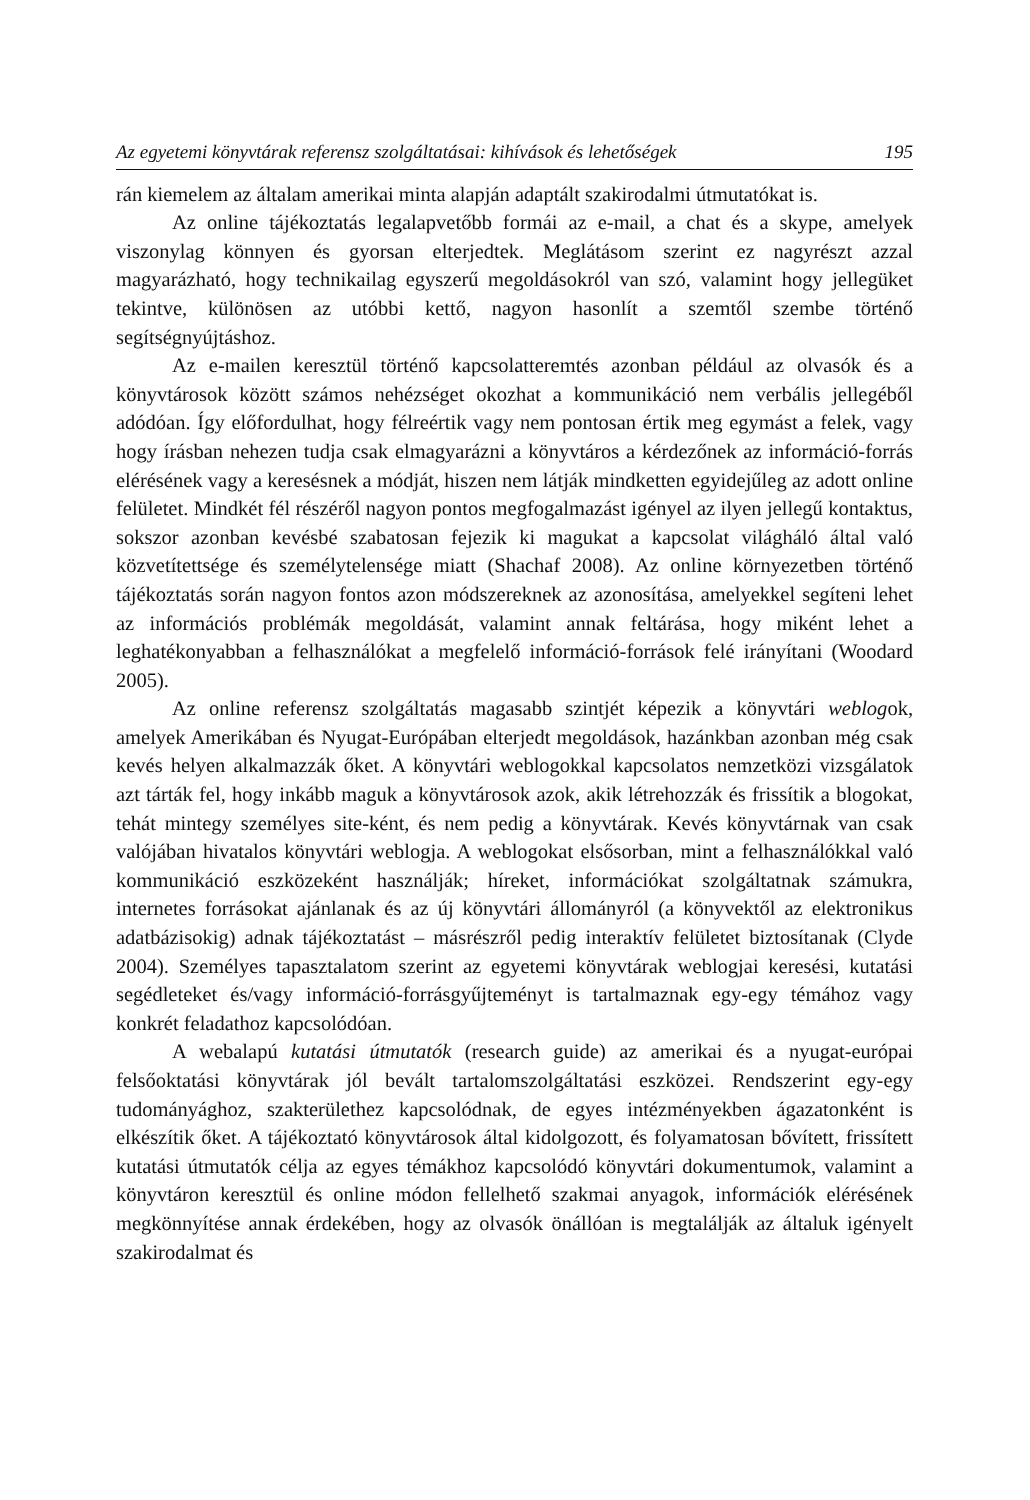Az egyetemi könyvtárak referensz szolgáltatásai: kihívások és lehetőségek 195
rán kiemelem az általam amerikai minta alapján adaptált szakirodalmi útmutatókat is.
Az online tájékoztatás legalapvetőbb formái az e-mail, a chat és a skype, amelyek viszonylag könnyen és gyorsan elterjedtek. Meglátásom szerint ez nagyrészt azzal magyarázható, hogy technikailag egyszerű megoldásokról van szó, valamint hogy jellegüket tekintve, különösen az utóbbi kettő, nagyon hasonlít a szemtől szembe történő segítségnyújtáshoz.
Az e-mailen keresztül történő kapcsolatteremtés azonban például az olvasók és a könyvtárosok között számos nehézséget okozhat a kommunikáció nem verbális jellegéből adódóan. Így előfordulhat, hogy félreértik vagy nem pontosan értik meg egymást a felek, vagy hogy írásban nehezen tudja csak elmagyarázni a könyvtáros a kérdezőnek az információ-forrás elérésének vagy a keresésnek a módját, hiszen nem látják mindketten egyidejűleg az adott online felületet. Mindkét fél részéről nagyon pontos megfogalmazást igényel az ilyen jellegű kontaktus, sokszor azonban kevésbé szabatosan fejezik ki magukat a kapcsolat világháló által való közvetítettsége és személytelensége miatt (Shachaf 2008). Az online környezetben történő tájékoztatás során nagyon fontos azon módszereknek az azonosítása, amelyekkel segíteni lehet az információs problémák megoldását, valamint annak feltárása, hogy miként lehet a leghatékonyabban a felhasználókat a megfelelő információ-források felé irányítani (Woodard 2005).
Az online referensz szolgáltatás magasabb szintjét képezik a könyvtári weblogok, amelyek Amerikában és Nyugat-Európában elterjedt megoldások, hazánkban azonban még csak kevés helyen alkalmazzák őket. A könyvtári weblogokkal kapcsolatos nemzetközi vizsgálatok azt tárták fel, hogy inkább maguk a könyvtárosok azok, akik létrehozzák és frissítik a blogokat, tehát mintegy személyes site-ként, és nem pedig a könyvtárak. Kevés könyvtárnak van csak valójában hivatalos könyvtári weblogja. A weblogokat elsősorban, mint a felhasználókkal való kommunikáció eszközeként használják; híreket, információkat szolgáltatnak számukra, internetes forrásokat ajánlanak és az új könyvtári állományról (a könyvektől az elektronikus adatbázisokig) adnak tájékoztatást – másrészről pedig interaktív felületet biztosítanak (Clyde 2004). Személyes tapasztalatom szerint az egyetemi könyvtárak weblogjai keresési, kutatási segédleteket és/vagy információ-forrásgyűjteményt is tartalmaznak egy-egy témához vagy konkrét feladathoz kapcsolódóan.
A webalapú kutatási útmutatók (research guide) az amerikai és a nyugat-európai felsőoktatási könyvtárak jól bevált tartalomszolgáltatási eszközei. Rendszerint egy-egy tudományághoz, szakterülethez kapcsolódnak, de egyes intézményekben ágazatonként is elkészítik őket. A tájékoztató könyvtárosok által kidolgozott, és folyamatosan bővített, frissített kutatási útmutatók célja az egyes témákhoz kapcsolódó könyvtári dokumentumok, valamint a könyvtáron keresztül és online módon fellelhető szakmai anyagok, információk elérésének megkönnyítése annak érdekében, hogy az olvasók önállóan is megtalálják az általuk igényelt szakirodalmat és